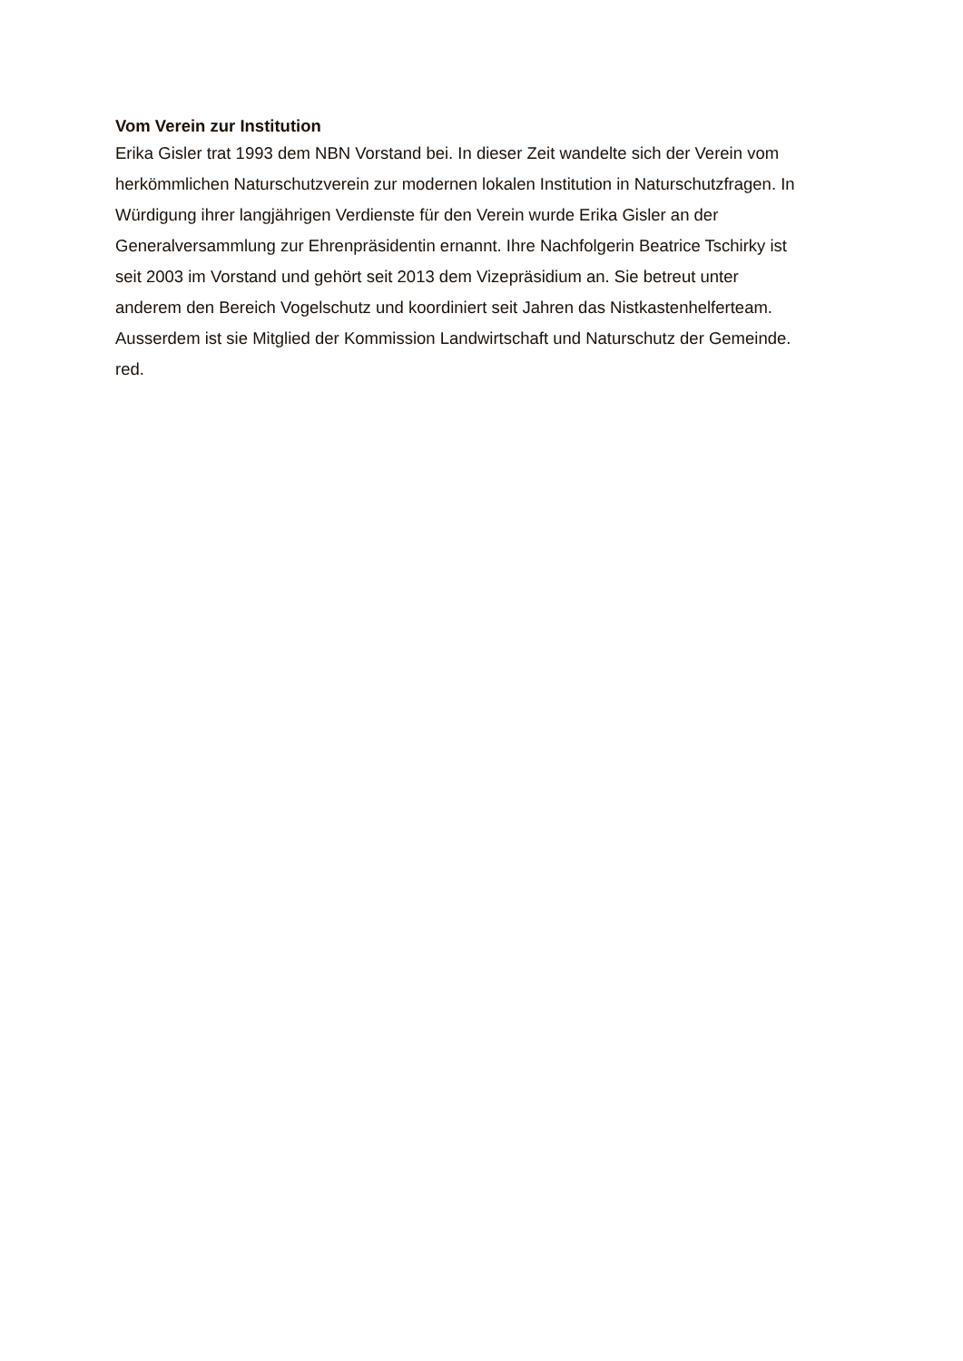Vom Verein zur Institution
Erika Gisler trat 1993 dem NBN Vorstand bei. In dieser Zeit wandelte sich der Verein vom
herkömmlichen Naturschutzverein zur modernen lokalen Institution in Naturschutzfragen. In
Würdigung ihrer langjährigen Verdienste für den Verein wurde Erika Gisler an der
Generalversammlung zur Ehrenpräsidentin ernannt. Ihre Nachfolgerin Beatrice Tschirky ist
seit 2003 im Vorstand und gehört seit 2013 dem Vizepräsidium an. Sie betreut unter
anderem den Bereich Vogelschutz und koordiniert seit Jahren das Nistkastenhelferteam.
Ausserdem ist sie Mitglied der Kommission Landwirtschaft und Naturschutz der Gemeinde.
red.